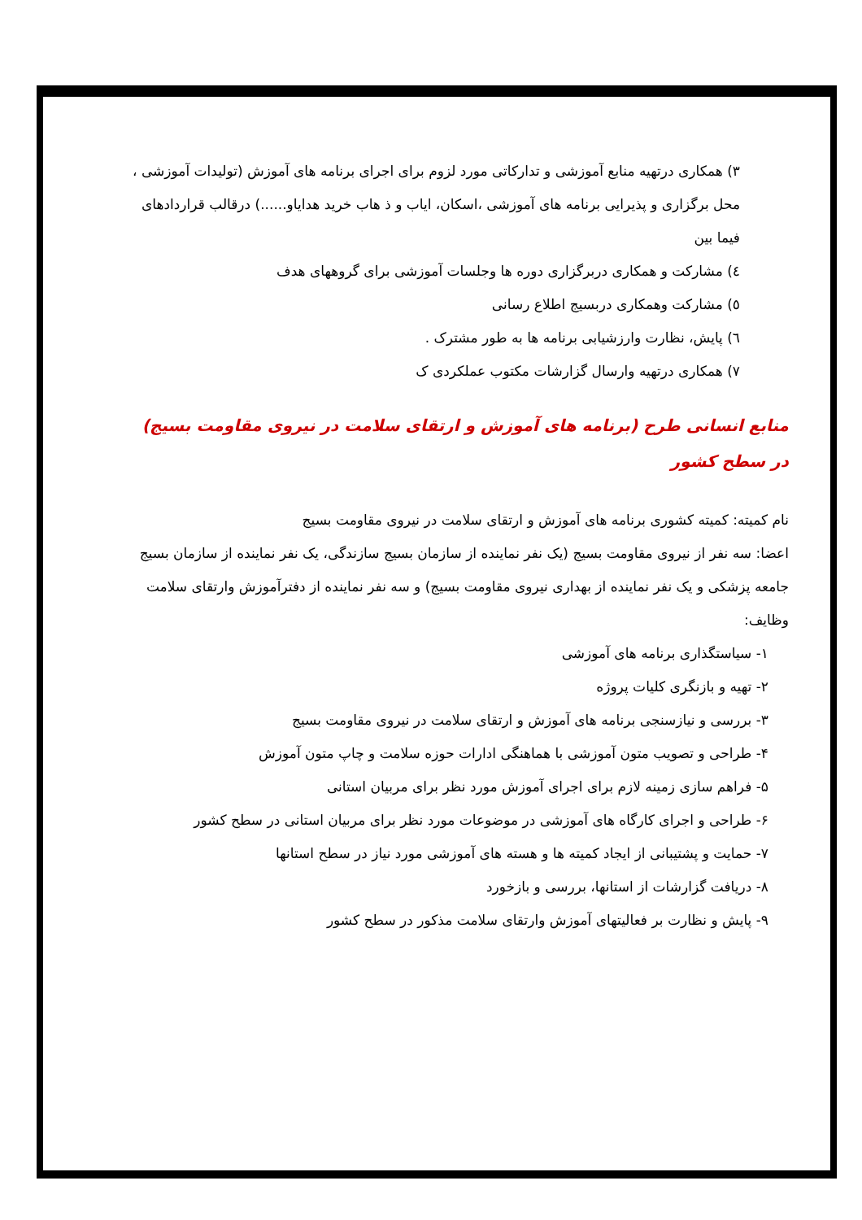٣) همکاری درتهیه منابع آموزشی و تدارکاتی مورد لزوم برای اجرای برنامه های آموزش (تولیدات آموزشی ، محل برگزاری و پذیرایی برنامه های آموزشی ،اسکان، ایاب و ذ هاب خرید هدایاو......) درقالب قراردادهای فیما بین
٤) مشارکت و همکاری دربرگزاری دوره ها وجلسات آموزشی برای گروههای هدف
٥) مشارکت وهمکاری دربسیج اطلاع رسانی
٦) پایش، نظارت وارزشیابی برنامه ها به طور مشترک .
٧) همکاری درتهیه وارسال گزارشات مکتوب عملکردی ک
منابع انسانی طرح (برنامه های آموزش و ارتقای سلامت در نیروی مقاومت بسیج) در سطح کشور
نام کمیته: کمیته کشوری برنامه های آموزش و ارتقای سلامت در نیروی مقاومت بسیج
اعضا: سه نفر از نیروی مقاومت بسیج (یک نفر نماینده از سازمان بسیج سازندگی، یک نفر نماینده از سازمان بسیج جامعه پزشکی و یک نفر نماینده از بهداری نیروی مقاومت بسیج) و سه نفر نماینده از دفترآموزش وارتقای سلامت
وظایف:
۱- سیاستگذاری برنامه های آموزشی
۲- تهیه و بازنگری کلیات پروژه
۳- بررسی و نیازسنجی برنامه های آموزش و ارتقای سلامت در نیروی مقاومت بسیج
۴- طراحی و تصویب متون آموزشی با هماهنگی ادارات حوزه سلامت و چاپ متون آموزش
۵- فراهم سازی زمینه لازم برای اجرای آموزش مورد نظر برای مربیان استانی
۶- طراحی و اجرای کارگاه های آموزشی در موضوعات مورد نظر برای مربیان استانی در سطح کشور
۷- حمایت و پشتیبانی از ایجاد کمیته ها و هسته های آموزشی مورد نیاز در سطح استانها
۸- دریافت گزارشات از استانها، بررسی و بازخورد
۹- پایش و نظارت بر فعالیتهای آموزش وارتقای سلامت مذکور در سطح کشور